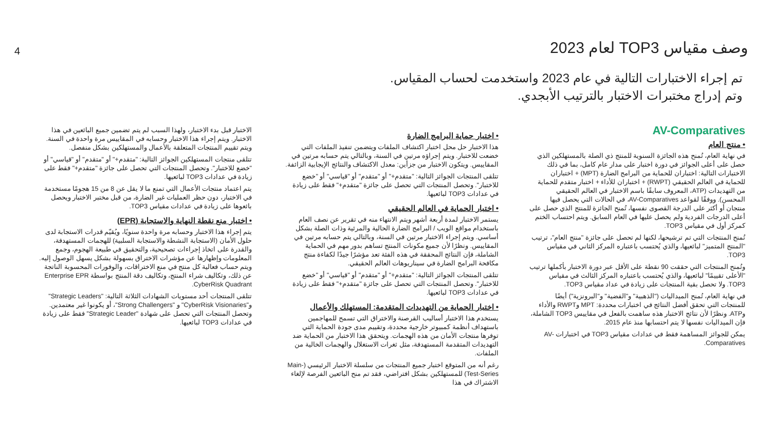4 وصف مقياس TOP3 لعام 2023
تم إجراء الاختبارات التالية في عام 2023 واستخدمت لحساب المقياس.
وتم إدراج مختبرات الاختبار بالترتيب الأبجدي.
AV-Comparatives
• منتج العام
في نهاية العام، تُمنح هذه الجائزة السنوية للمنتج ذي الصلة بالمستهلكين الذي حصل على أعلى الجوائز في دورة اختبار على مدار عام كامل، بما في ذلك الاختبارات التالية: اختباران للحماية من البرامج الضارة (MPT) + اختباران للحماية في العالم الحقيقي (RWPT) + اختباران للأداء + اختبار متقدم للحماية من التهديدات (ATP، المعروف سابقًا باسم الاختبار في العالم الحقيقي المحسن). ووفقًا لقواعد AV-Comparatives، في الحالات التي يحصل فيها منتجان أو أكثر على الدرجة القصوى نفسها، تُمنح الجائزة للمنتج الذي حصل على أعلى الدرجات الفردية ولم يحصل عليها في العام السابق. ويتم احتساب الختم كمركز أول في مقياس TOP3.
تُمنح المنتجات التي تم ترشيحها، لكنها لم تحصل على جائزة "منتج العام"، ترتيب "المنتج المتميز" لبائعيها، والذي يُحتسب باعتباره المركز الثاني في مقياس TOP3.
وتُمنح المنتجات التي حققت 90 نقطة على الأقل عبر دورة الاختبار بأكملها ترتيب "الأعلى تقييمًا" لبائعيها، والذي يُحتسب باعتباره المركز الثالث في مقياس TOP3. ولا تحصل بقية المنتجات على زيادة في عداد مقياس TOP3.
في نهاية العام، تُمنح الميداليات ("الذهبية" و"الفضية" و"البرونزية") أيضًا للمنتجات التي تحقق أفضل النتائج في اختبارات محددة: MPT وRWPT والأداء وATP. ونظرًا لأن نتائج الاختبار هذه ساهمت بالفعل في مقاييس TOP3 الشاملة، فإن الميداليات نفسها لا يتم احتسابها منذ عام 2015.
يمكن للجوائز المساهمة فقط في عدادات مقياس TOP3 في اختبارات AV-Comparatives.
• اختبار حماية البرامج الضارة
هذا الاختبار حل محل اختبار اكتشاف الملفات ويتضمن تنفيذ الملفات التي خضعت للاختبار. ويتم إجراؤه مرتين في السنة، وبالتالي يتم حسابه مرتين في المقاييس. ويتكون الاختبار من جزأين: معدل الاكتشاف والنتائج الإيجابية الزائفة.
تتلقى المنتجات الجوائز التالية: "متقدم+" أو "متقدم" أو "قياسي" أو "خضع للاختبار". وتحصل المنتجات التي تحصل على جائزة "متقدم+" فقط على زيادة في عدادات TOP3 لبائعيها.
• اختبار الحماية في العالم الحقيقي
يستمر الاختبار لمدة أربعة أشهر ويتم الانتهاء منه في تقرير عن نصف العام باستخدام مواقع الويب / البرامج الضارة الحالية والمرئية وذات الصلة بشكل أساسي. ويتم إجراء الاختبار مرتين في السنة، وبالتالي يتم حسابه مرتين في المقاييس. ونظرًا لأن جميع مكونات المنتج تساهم بدور مهم في الحماية الشاملة، فإن النتائج المحققة في هذه الفئة تعد مؤشرًا جيدًا لكفاءة منتج مكافحة البرامج الضارة في سيناريوهات العالم الحقيقي.
تتلقى المنتجات الجوائز التالية: "متقدم+" أو "متقدم" أو "قياسي" أو "خضع للاختبار". وتحصل المنتجات التي تحصل على جائزة "متقدم+" فقط على زيادة في عدادات TOP3 لبائعيها.
• اختبار الحماية من التهديدات المتقدمة: المستهلك والأعمال
يستخدم هذا الاختبار أساليب القرصنة والاختراق التي تسمح للمهاجمين باستهداف أنظمة كمبيوتر خارجية محددة، وتقييم مدى جودة الحماية التي توفرها منتجات الأمان من هذه الهجمات. ويتحقق هذا الاختبار من الحماية ضد التهديدات المتقدمة المستهدفة، مثل ثغرات الاستغلال والهجمات الخالية من الملفات.
رغم أنه من المتوقع اختبار جميع المنتجات من سلسلة الاختبار الرئيسي (Main-Test-Series) للمستهلكين بشكل افتراضي، فقد تم منح البائعين الفرصة لإلغاء الاشتراك في هذا
الاختبار قبل بدء الاختبار، ولهذا السبب لم يتم تضمين جميع البائعين في هذا الاختبار. ويتم إجراء هذا الاختبار وحسابه في المقاييس مرة واحدة في السنة. ويتم تقييم المنتجات المتعلقة بالأعمال والمستهلكين بشكل منفصل.
تتلقى منتجات المستهلكين الجوائز التالية: "متقدم+" أو "متقدم" أو "قياسي" أو "خضع للاختبار". وتحصل المنتجات التي تحصل على جائزة "متقدم+" فقط على زيادة في عدادات TOP3 لبائعيها.
يتم اعتماد منتجات الأعمال التي تمنع ما لا يقل عن 8 من 15 هجومًا مستخدمة في الاختبار، دون حظر العمليات غير الضارة، من قبل مختبر الاختبار ويحصل بائعوها على زيادة في عدادات مقياس TOP3.
• اختبار منع نقطة النهاية والاستجابة (EPR)
يتم إجراء هذا الاختبار وحسابه مرة واحدة سنويًا، ويُقيّم قدرات الاستجابة لدى حلول الأمان (الاستجابة النشطة والاستجابة السلبية) للهجمات المستهدفة، والقدرة على اتخاذ إجراءات تصحيحية، والتحقيق في طبيعة الهجوم، وجمع المعلومات وإظهارها عن مؤشرات الاختراق بسهولة بشكل يسهل الوصول إليه. ويتم حساب فعالية كل منتج في منع الاختراقات، والوفورات المحسوبة الناتجة عن ذلك، وتكاليف شراء المنتج، وتكاليف دقة المنتج بواسطة Enterprise EPR CyberRisk Quadrant.
تتلقى المنتجات أحد مستويات الشهادات الثلاثة التالية: "Strategic Leaders" و"CyberRisk Visionaries" و "Strong Challengers"، أو يكونوا غير معتمدين. وتحصل المنتجات التي تحصل على شهادة "Strategic Leader" فقط على زيادة في عدادات TOP3 لبائعيها.